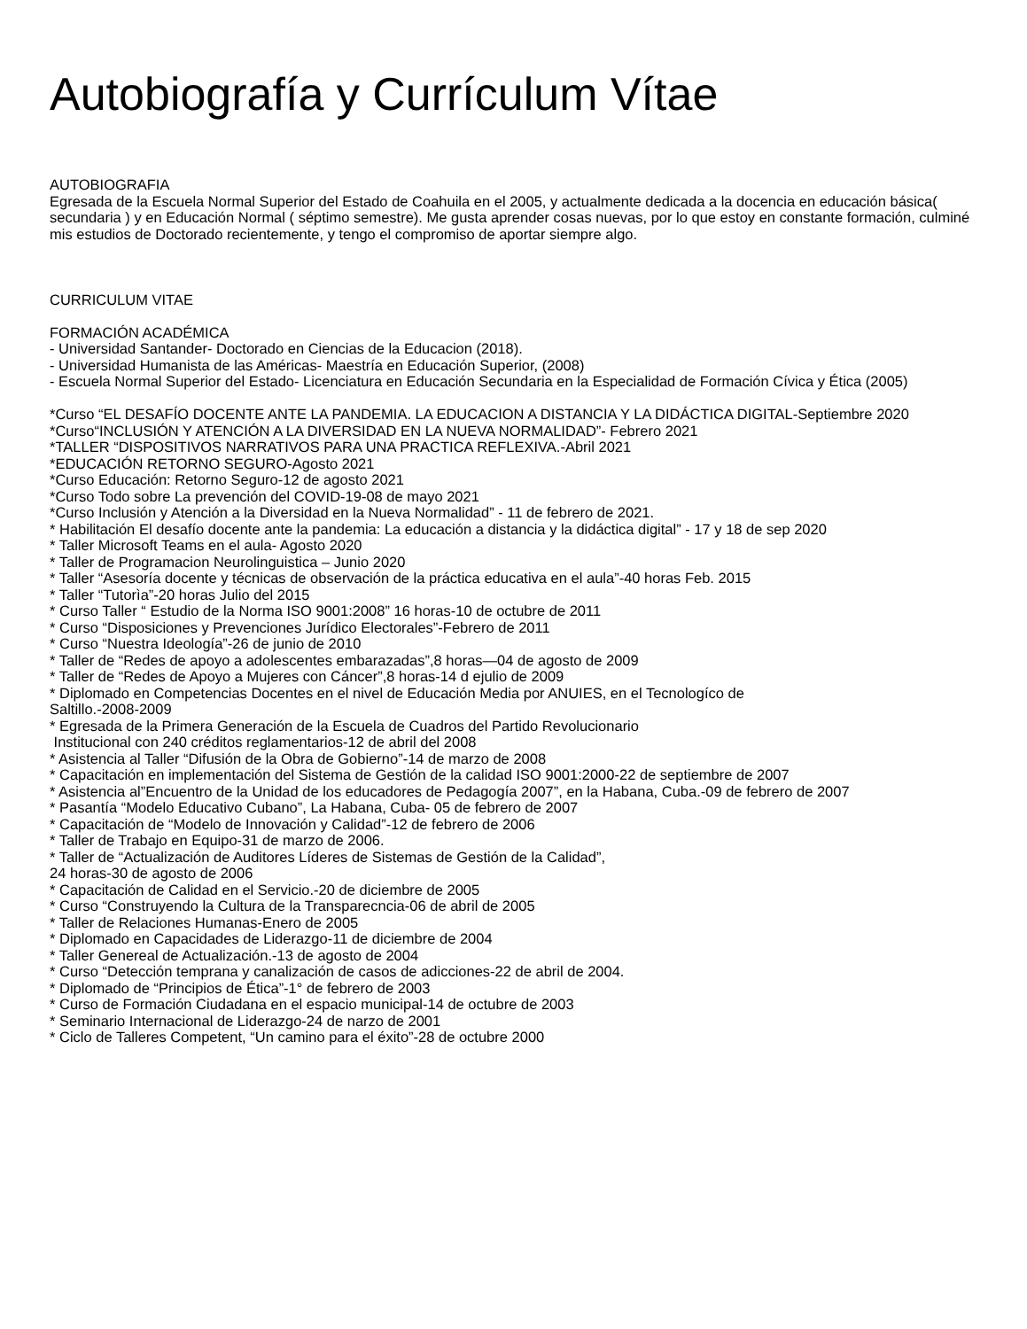Autobiografía y Currículum Vítae
AUTOBIOGRAFIA
Egresada de la Escuela Normal Superior del Estado de Coahuila en el 2005, y actualmente dedicada a la docencia en educación básica( secundaria ) y en Educación Normal ( séptimo semestre). Me gusta aprender cosas nuevas, por lo que estoy en constante formación, culminé mis estudios de Doctorado recientemente, y tengo el compromiso de aportar siempre algo.
CURRICULUM VITAE
FORMACIÓN ACADÉMICA
- Universidad Santander- Doctorado en Ciencias de la Educacion (2018).
- Universidad Humanista de las Américas- Maestría en Educación Superior, (2008)
- Escuela Normal Superior del Estado- Licenciatura en Educación Secundaria en la Especialidad de Formación Cívica y Ética (2005)
*Curso “EL DESAFÍO DOCENTE ANTE LA PANDEMIA. LA EDUCACION A DISTANCIA Y LA DIDÁCTICA DIGITAL-Septiembre 2020
*Curso“INCLUSIÓN Y ATENCIÓN A LA DIVERSIDAD EN LA NUEVA NORMALIDAD”- Febrero 2021
*TALLER “DISPOSITIVOS NARRATIVOS PARA UNA PRACTICA REFLEXIVA.-Abril 2021
*EDUCACIÓN RETORNO SEGURO-Agosto 2021
*Curso Educación: Retorno Seguro-12 de agosto 2021
*Curso Todo sobre La prevención del COVID-19-08 de mayo 2021
*Curso Inclusión y Atención a la Diversidad en la Nueva Normalidad” - 11 de febrero de 2021.
* Habilitación El desafío docente ante la pandemia: La educación a distancia y la didáctica digital” - 17 y 18 de sep 2020
* Taller Microsoft Teams en el aula- Agosto 2020
* Taller de Programacion Neurolinguistica – Junio 2020
* Taller “Asesoría docente y técnicas de observación de la práctica educativa en el aula”-40 horas Feb. 2015
* Taller “Tutorìa”-20 horas Julio del 2015
* Curso Taller “ Estudio de la Norma ISO 9001:2008” 16 horas-10 de octubre de 2011
* Curso “Disposiciones y Prevenciones Jurídico Electorales”-Febrero de 2011
* Curso “Nuestra Ideología”-26 de junio de 2010
* Taller de “Redes de apoyo a adolescentes embarazadas”,8 horas—04 de agosto de 2009
* Taller de “Redes de Apoyo a Mujeres con Cáncer”,8 horas-14 d ejulio de 2009
* Diplomado en Competencias Docentes en el nivel de Educación Media por ANUIES, en el Tecnologíco de
Saltillo.-2008-2009
* Egresada de la Primera Generación de la Escuela de Cuadros del Partido Revolucionario
Institucional con 240 créditos reglamentarios-12 de abril del 2008
* Asistencia al Taller “Difusión de la Obra de Gobierno”-14 de marzo de 2008
* Capacitación en implementación del Sistema de Gestión de la calidad ISO 9001:2000-22 de septiembre de 2007
* Asistencia al”Encuentro de la Unidad de los educadores de Pedagogía 2007”, en la Habana, Cuba.-09 de febrero de 2007
* Pasantía “Modelo Educativo Cubano”, La Habana, Cuba- 05 de febrero de 2007
* Capacitación de “Modelo de Innovación y Calidad”-12 de febrero de 2006
* Taller de Trabajo en Equipo-31 de marzo de 2006.
* Taller de “Actualización de Auditores Líderes de Sistemas de Gestión de la Calidad”,
24 horas-30 de agosto de 2006
* Capacitación de Calidad en el Servicio.-20 de diciembre de 2005
* Curso “Construyendo la Cultura de la Transparecncia-06 de abril de 2005
* Taller de Relaciones Humanas-Enero de 2005
* Diplomado en Capacidades de Liderazgo-11 de diciembre de 2004
* Taller Genereal de Actualización.-13 de agosto de 2004
* Curso “Detección temprana y canalización de casos de adicciones-22 de abril de 2004.
* Diplomado de “Principios de Ética”-1° de febrero de 2003
* Curso de Formación Ciudadana en el espacio municipal-14 de octubre de 2003
* Seminario Internacional de Liderazgo-24 de narzo de 2001
* Ciclo de Talleres Competent, “Un camino para el éxito”-28 de octubre 2000